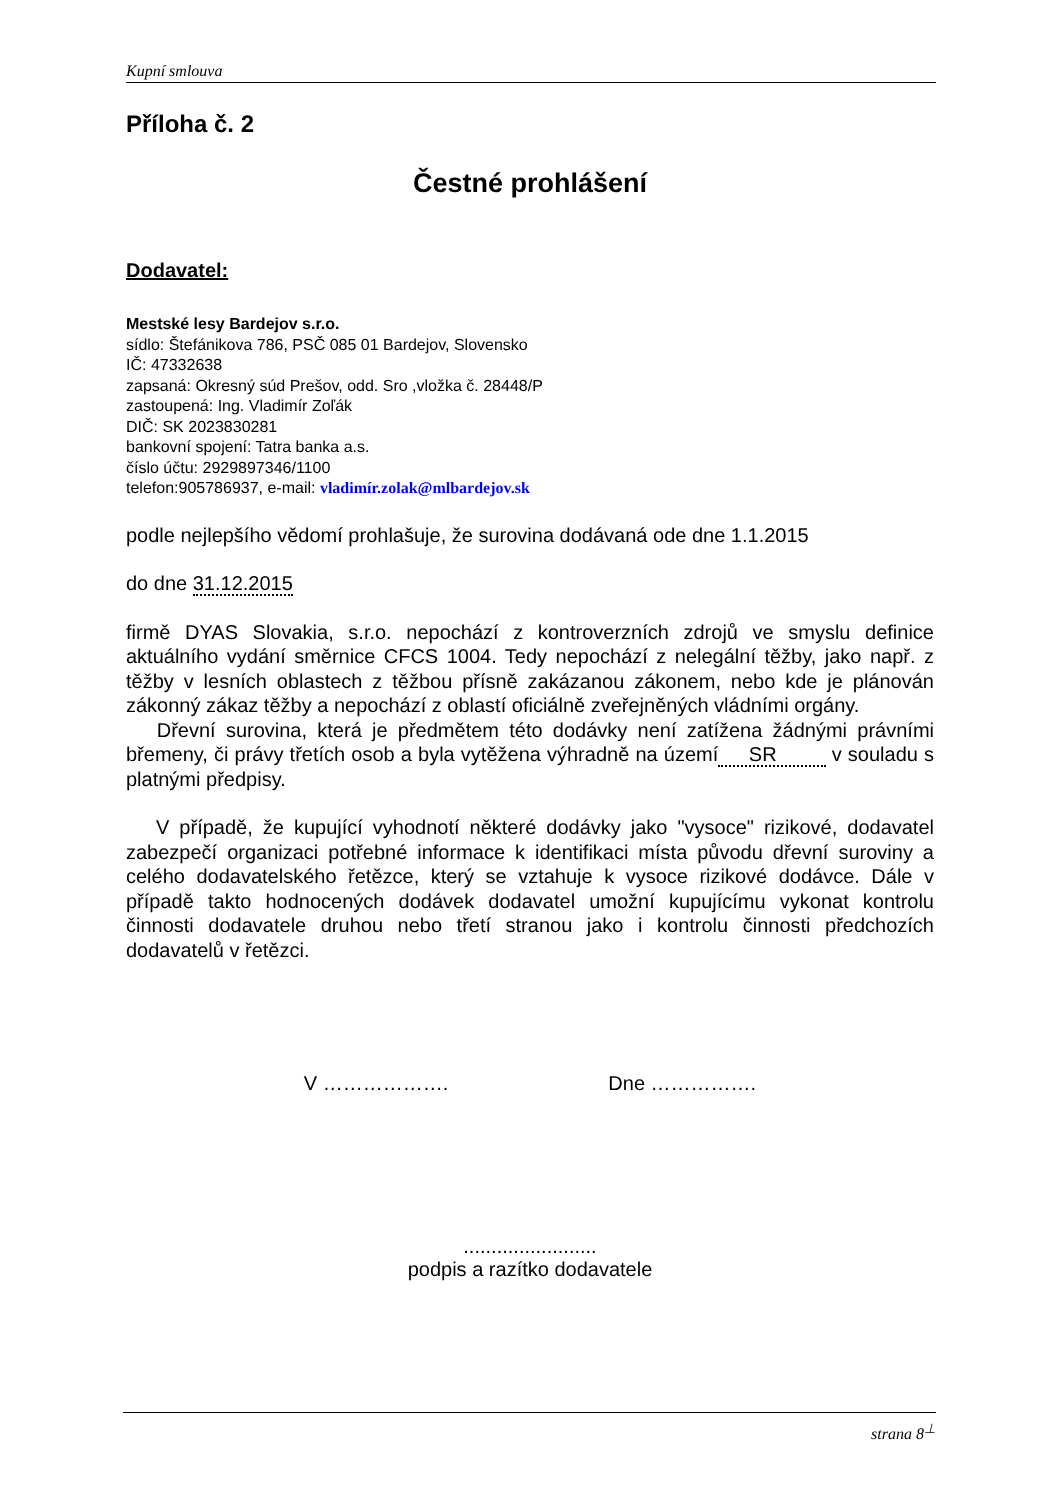Kupní smlouva
Příloha č. 2
Čestné prohlášení
Dodavatel:
Mestské lesy Bardejov s.r.o.
sídlo: Štefánikova 786, PSČ 085 01 Bardejov, Slovensko
IČ: 47332638
zapsaná: Okresný súd Prešov, odd. Sro ,vložka č. 28448/P
zastoupená: Ing. Vladimír Zoľák
DIČ: SK 2023830281
bankovní spojení: Tatra banka a.s.
číslo účtu: 2929897346/1100
telefon:905786937, e-mail: vladimír.zolak@mlbardejov.sk
podle nejlepšího vědomí prohlašuje, že surovina dodávaná ode dne 1.1.2015
do dne 31.12.2015
firmě DYAS Slovakia, s.r.o. nepochází z kontroverzních zdrojů ve smyslu definice aktuálního vydání směrnice CFCS 1004. Tedy nepochází z nelegální těžby, jako např. z těžby v lesních oblastech z těžbou přísně zakázanou zákonem, nebo kde je plánován zákonný zákaz těžby a nepochází z oblastí oficiálně zveřejněných vládními orgány.
Dřevní surovina, která je předmětem této dodávky není zatížena žádnými právními břemeny, či právy třetích osob a byla vytěžena výhradně na území SR v souladu s platnými předpisy.
V případě, že kupující vyhodnotí některé dodávky jako "vysoce" rizikové, dodavatel zabezpečí organizaci potřebné informace k identifikaci místa původu dřevní suroviny a celého dodavatelského řetězce, který se vztahuje k vysoce rizikové dodávce. Dále v případě takto hodnocených dodávek dodavatel umožní kupujícímu vykonat kontrolu činnosti dodavatele druhou nebo třetí stranou jako i kontrolu činnosti předchozích dodavatelů v řetězci.
V ………………. Dne …………….
........................
podpis a razítko dodavatele
strana 8<sup>⊥</sup>